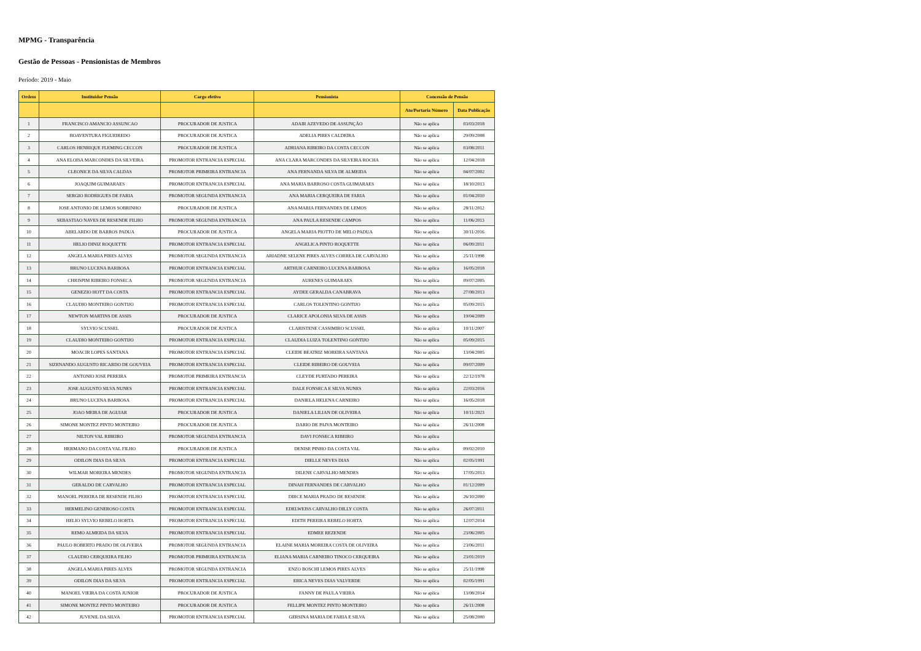MPMG - Transparência
Gestão de Pessoas - Pensionistas de Membros
Período: 2019 - Maio
| Ordem | Instituidor Pensão | Cargo efetivo | Pensionista | Concessão de Pensão | |
| --- | --- | --- | --- | --- | --- |
| | | | | Ato/Portaria Número | Data Publicação |
| 1 | FRANCISCO AMANCIO ASSUNCAO | PROCURADOR DE JUSTICA | ADAIR AZEVEDO DE ASSUNÇÃO | Não se aplica | 03/03/2018 |
| 2 | BOAVENTURA FIGUEIREDO | PROCURADOR DE JUSTICA | ADELIA PIRES CALDEIRA | Não se aplica | 29/09/2008 |
| 3 | CARLOS HENRIQUE FLEMING CECCON | PROCURADOR DE JUSTICA | ADRIANA RIBEIRO DA COSTA CECCON | Não se aplica | 03/08/2011 |
| 4 | ANA ELOISA MARCONDES DA SILVEIRA | PROMOTOR ENTRANCIA ESPECIAL | ANA CLARA MARCONDES DA SILVEIRA ROCHA | Não se aplica | 12/04/2018 |
| 5 | CLEONICE DA SILVA CALDAS | PROMOTOR PRIMEIRA ENTRANCIA | ANA FERNANDA SILVA DE ALMEIDA | Não se aplica | 04/07/2002 |
| 6 | JOAQUIM GUIMARAES | PROMOTOR ENTRANCIA ESPECIAL | ANA MARIA BARROSO COSTA GUIMARAES | Não se aplica | 18/10/2013 |
| 7 | SERGIO RODRIGUES DE FARIA | PROMOTOR SEGUNDA ENTRANCIA | ANA MARIA CERQUEIRA DE FARIA | Não se aplica | 01/04/2010 |
| 8 | JOSE ANTONIO DE LEMOS SOBRINHO | PROCURADOR DE JUSTICA | ANA MARIA FERNANDES DE LEMOS | Não se aplica | 28/11/2012 |
| 9 | SEBASTIAO NAVES DE RESENDE FILHO | PROMOTOR SEGUNDA ENTRANCIA | ANA PAULA RESENDE CAMPOS | Não se aplica | 11/06/2013 |
| 10 | ABELARDO DE BARROS PADUA | PROCURADOR DE JUSTICA | ANGELA MARIA PIOTTO DE MELO PADUA | Não se aplica | 30/11/2016 |
| 11 | HELIO DINIZ ROQUETTE | PROMOTOR ENTRANCIA ESPECIAL | ANGELICA PINTO ROQUETTE | Não se aplica | 06/09/2011 |
| 12 | ANGELA MARIA PIRES ALVES | PROMOTOR SEGUNDA ENTRANCIA | ARIADNE SELENE PIRES ALVES CORREA DE CARVALHO | Não se aplica | 25/11/1998 |
| 13 | BRUNO LUCENA BARBOSA | PROMOTOR ENTRANCIA ESPECIAL | ARTHUR CARNEIRO LUCENA BARBOSA | Não se aplica | 16/05/2018 |
| 14 | CHRISPIM RIBEIRO FONSECA | PROMOTOR SEGUNDA ENTRANCIA | AURENES GUIMARAES | Não se aplica | 09/07/2005 |
| 15 | GENEZIO HOTT DA COSTA | PROMOTOR ENTRANCIA ESPECIAL | AYDEE GERALDA CANABRAVA | Não se aplica | 27/08/2013 |
| 16 | CLAUDIO MONTEIRO GONTIJO | PROMOTOR ENTRANCIA ESPECIAL | CARLOS TOLENTINO GONTIJO | Não se aplica | 05/09/2015 |
| 17 | NEWTON MARTINS DE ASSIS | PROCURADOR DE JUSTICA | CLARICE APOLONIA SILVA DE ASSIS | Não se aplica | 19/04/2009 |
| 18 | SYLVIO SCUSSEL | PROCURADOR DE JUSTICA | CLARISTENE CASSIMIRO SCUSSEL | Não se aplica | 10/11/2007 |
| 19 | CLAUDIO MONTEIRO GONTIJO | PROMOTOR ENTRANCIA ESPECIAL | CLAUDIA LUIZA TOLENTINO GONTIJO | Não se aplica | 05/09/2015 |
| 20 | MOACIR LOPES SANTANA | PROMOTOR ENTRANCIA ESPECIAL | CLEIDE BEATRIZ MOREIRA SANTANA | Não se aplica | 13/04/2005 |
| 21 | SIZENANDO AUGUSTO RICARDO DE GOUVEIA | PROMOTOR ENTRANCIA ESPECIAL | CLEIDE RIBEIRO DE GOUVEIA | Não se aplica | 09/07/2009 |
| 22 | ANTONIO JOSE PEREIRA | PROMOTOR PRIMEIRA ENTRANCIA | CLEYDE FURTADO PEREIRA | Não se aplica | 22/12/1978 |
| 23 | JOSE AUGUSTO SILVA NUNES | PROMOTOR ENTRANCIA ESPECIAL | DALE FONSECA E SILVA NUNES | Não se aplica | 22/03/2016 |
| 24 | BRUNO LUCENA BARBOSA | PROMOTOR ENTRANCIA ESPECIAL | DANIELA HELENA CARNEIRO | Não se aplica | 16/05/2018 |
| 25 | JOAO MEIRA DE AGUIAR | PROCURADOR DE JUSTICA | DANIELA LILIAN DE OLIVEIRA | Não se aplica | 10/11/2023 |
| 26 | SIMONE MONTEZ PINTO MONTEIRO | PROCURADOR DE JUSTICA | DARIO DE PAIVA MONTEIRO | Não se aplica | 26/11/2008 |
| 27 | NILTON VAL RIBEIRO | PROMOTOR SEGUNDA ENTRANCIA | DAVI FONSECA RIBEIRO | Não se aplica | |
| 28 | HERMANO DA COSTA VAL FILHO | PROCURADOR DE JUSTICA | DENISE PINHO DA COSTA VAL | Não se aplica | 09/02/2010 |
| 29 | ODILON DIAS DA SILVA | PROMOTOR ENTRANCIA ESPECIAL | DIELLE NEVES DIAS | Não se aplica | 02/05/1991 |
| 30 | WILMAR MOREIRA MENDES | PROMOTOR SEGUNDA ENTRANCIA | DILENE CARVALHO MENDES | Não se aplica | 17/05/2013 |
| 31 | GERALDO DE CARVALHO | PROMOTOR ENTRANCIA ESPECIAL | DINAH FERNANDES DE CARVALHO | Não se aplica | 01/12/2009 |
| 32 | MANOEL PEREIRA DE RESENDE FILHO | PROMOTOR ENTRANCIA ESPECIAL | DIRCE MARIA PRADO DE RESENDE | Não se aplica | 26/10/2000 |
| 33 | HERMELINO GENEROSO COSTA | PROMOTOR ENTRANCIA ESPECIAL | EDELWEISS CARVALHO DILLY COSTA | Não se aplica | 26/07/2011 |
| 34 | HELIO SYLVIO REBELO HORTA | PROMOTOR ENTRANCIA ESPECIAL | EDITH PEREIRA REBELO HORTA | Não se aplica | 12/07/2014 |
| 35 | REMO ALMEIDA DA SILVA | PROMOTOR ENTRANCIA ESPECIAL | EDMEE REZENDE | Não se aplica | 23/06/2005 |
| 36 | PAULO ROBERTO PRADO DE OLIVEIRA | PROMOTOR SEGUNDA ENTRANCIA | ELAINE MARIA MOREIRA COSTA DE OLIVEIRA | Não se aplica | 23/06/2011 |
| 37 | CLAUDIO CERQUEIRA FILHO | PROMOTOR PRIMEIRA ENTRANCIA | ELIANA MARIA CARNEIRO TINOCO CERQUEIRA | Não se aplica | 23/01/2019 |
| 38 | ANGELA MARIA PIRES ALVES | PROMOTOR SEGUNDA ENTRANCIA | ENZO BOSCHI LEMOS PIRES ALVES | Não se aplica | 25/11/1998 |
| 39 | ODILON DIAS DA SILVA | PROMOTOR ENTRANCIA ESPECIAL | ERICA NEVES DIAS VALVERDE | Não se aplica | 02/05/1991 |
| 40 | MANOEL VIEIRA DA COSTA JUNIOR | PROCURADOR DE JUSTICA | FANNY DE PAULA VIEIRA | Não se aplica | 13/08/2014 |
| 41 | SIMONE MONTEZ PINTO MONTEIRO | PROCURADOR DE JUSTICA | FELLIPE MONTEZ PINTO MONTEIRO | Não se aplica | 26/11/2008 |
| 42 | JUVENIL DA SILVA | PROMOTOR ENTRANCIA ESPECIAL | GERSINA MARIA DE FARIA E SILVA | Não se aplica | 25/08/2000 |